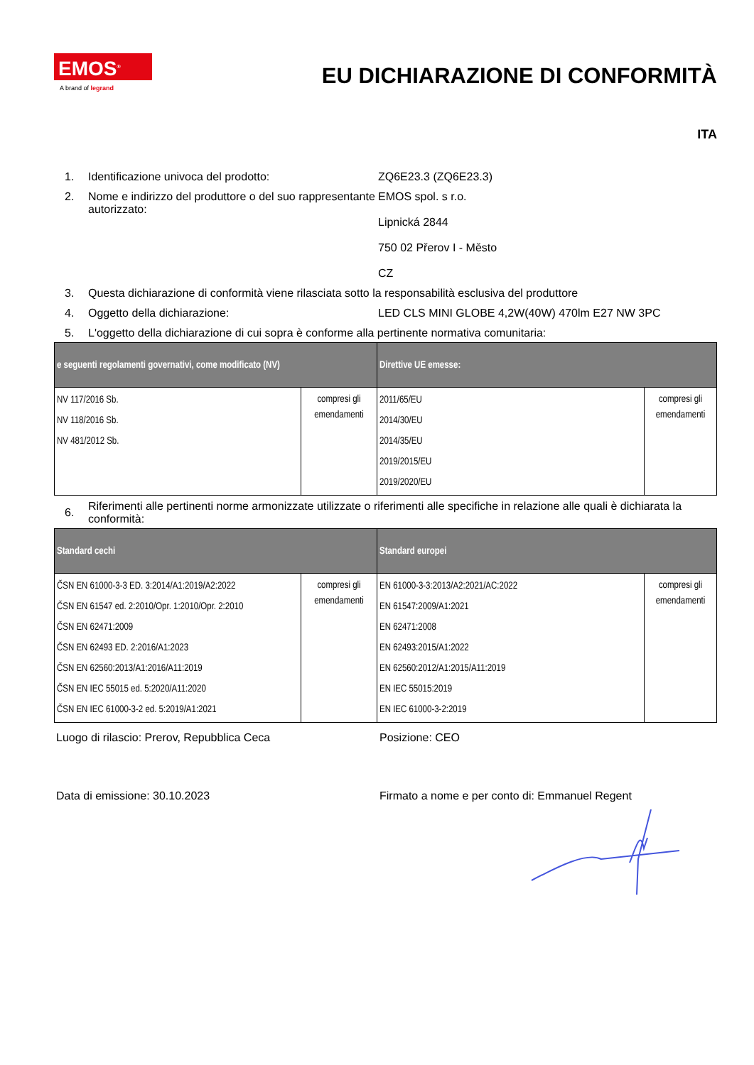EMOS<sup>®</sup>
A brand of legrand
EU DICHIARAZIONE DI CONFORMITÀ
ITA
1. Identificazione univoca del prodotto: ZQ6E23.3 (ZQ6E23.3)
2. Nome e indirizzo del produttore o del suo rappresentante autorizzato: EMOS spol. s r.o.
Lipnická 2844
750 02 Přerov I - Město
CZ
3. Questa dichiarazione di conformità viene rilasciata sotto la responsabilità esclusiva del produttore
4. Oggetto della dichiarazione: LED CLS MINI GLOBE 4,2W(40W) 470lm E27 NW 3PC
5. L'oggetto della dichiarazione di cui sopra è conforme alla pertinente normativa comunitaria:
| e seguenti regolamenti governativi, come modificato (NV) | | Direttive UE emesse: | |
| --- | --- | --- | --- |
| NV 117/2016 Sb. NV 118/2016 Sb. NV 481/2012 Sb. | compresi gli emendamenti | 2011/65/EU 2014/30/EU 2014/35/EU 2019/2015/EU 2019/2020/EU | compresi gli emendamenti |
6. Riferimenti alle pertinenti norme armonizzate utilizzate o riferimenti alle specifiche in relazione alle quali è dichiarata la conformità:
| Standard cechi | | Standard europei | |
| --- | --- | --- | --- |
| ČSN EN 61000-3-3 ED. 3:2014/A1:2019/A2:2022 ČSN EN 61547 ed. 2:2010/Opr. 1:2010/Opr. 2:2010 ČSN EN 62471:2009 ČSN EN 62493 ED. 2:2016/A1:2023 ČSN EN 62560:2013/A1:2016/A11:2019 ČSN EN IEC 55015 ed. 5:2020/A11:2020 ČSN EN IEC 61000-3-2 ed. 5:2019/A1:2021 | compresi gli emendamenti | EN 61000-3-3:2013/A2:2021/AC:2022 EN 61547:2009/A1:2021 EN 62471:2008 EN 62493:2015/A1:2022 EN 62560:2012/A1:2015/A11:2019 EN IEC 55015:2019 EN IEC 61000-3-2:2019 | compresi gli emendamenti |
Luogo di rilascio: Prerov, Repubblica Ceca Posizione: CEO
Data di emissione: 30.10.2023 Firmato a nome e per conto di: Emmanuel Regent